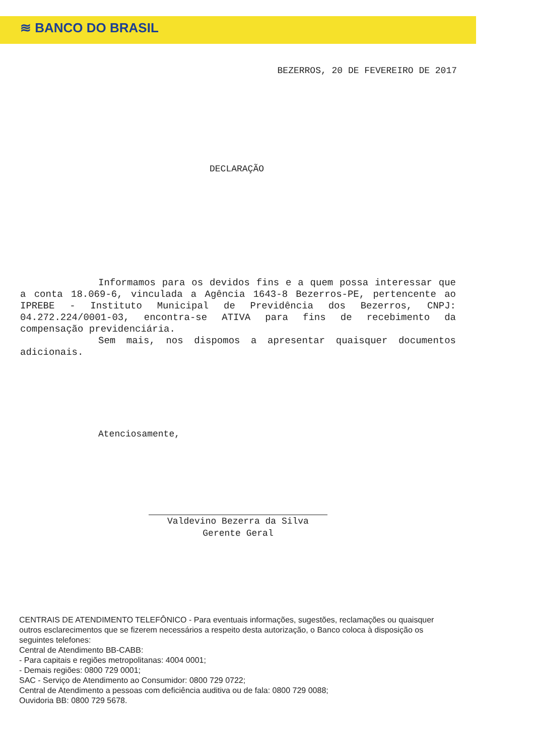≋ BANCO DO BRASIL
BEZERROS, 20 DE FEVEREIRO DE 2017
DECLARAÇÃO
Informamos para os devidos fins e a quem possa interessar que a conta 18.069-6, vinculada a Agência 1643-8 Bezerros-PE, pertencente ao IPREBE - Instituto Municipal de Previdência dos Bezerros, CNPJ: 04.272.224/0001-03, encontra-se ATIVA para fins de recebimento da compensação previdenciária.
Sem mais, nos dispomos a apresentar quaisquer documentos adicionais.
Atenciosamente,
Valdevino Bezerra da Silva
Gerente Geral
CENTRAIS DE ATENDIMENTO TELEFÔNICO - Para eventuais informações, sugestões, reclamações ou quaisquer outros esclarecimentos que se fizerem necessários a respeito desta autorização, o Banco coloca à disposição os seguintes telefones:
Central de Atendimento BB-CABB:
- Para capitais e regiões metropolitanas: 4004 0001;
- Demais regiões: 0800 729 0001;
SAC - Serviço de Atendimento ao Consumidor: 0800 729 0722;
Central de Atendimento a pessoas com deficiência auditiva ou de fala: 0800 729 0088;
Ouvidoria BB: 0800 729 5678.